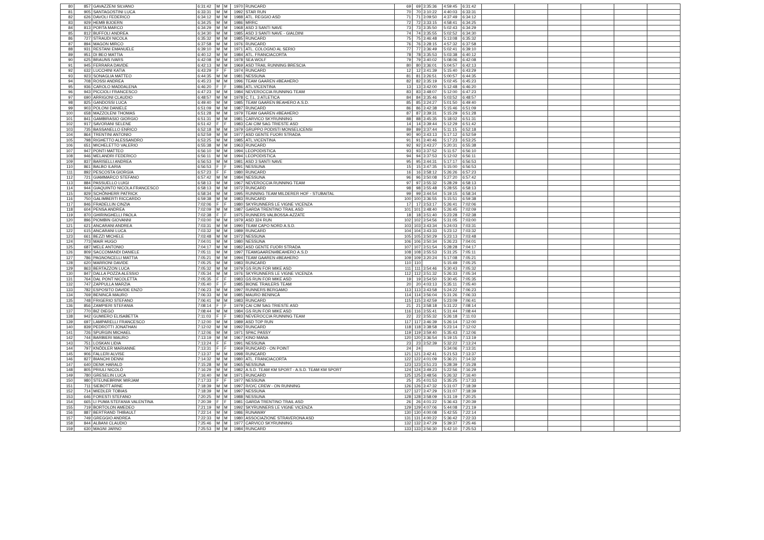| 80 | 857 | GAVAZZENI SILVANO | 6:31:42 | M | M | 1970 | RUNCARD | 69 | 69 | 3:35:36 | 4:59:45 | 6:31:42 | | | | | | |
| 81 | 905 | SANTAGOSTINI LUCA | 6:33:31 | M | M | 1992 | STAR RUN | 70 | 70 | 3:10:22 | 4:40:03 | 6:33:31 | | | | | | |
| 82 | 626 | DAVOLI FEDERICO | 6:34:12 | M | M | 1988 | ATL. REGGIO ASD | 71 | 71 | 3:09:50 | 4:37:49 | 6:34:12 | | | | | | |
| 83 | 929 | HEMB BJOERN | 6:34:25 | M | M | 1986 | MRRC | 72 | 72 | 3:33:15 | 4:58:41 | 6:34:25 | | | | | | |
| 84 | 813 | PORTA MARCO | 6:34:29 | M | M | 1968 | ASD 3 SANTI NAVE | 73 | 73 | 3:35:50 | 5:02:43 | 6:34:29 | | | | | | |
| 85 | 812 | BUFFOLI ANDREA | 6:34:30 | M | M | 1985 | ASD 3 SANTI NAVE - GIALDINI | 74 | 74 | 3:35:55 | 5:02:52 | 6:34:30 | | | | | | |
| 86 | 727 | STRAUDI NICOLA | 6:35:32 | M | M | 1985 | RUNCARD | 75 | 75 | 3:46:48 | 5:13:08 | 6:35:32 | | | | | | |
| 87 | 894 | MAGON MIRCO | 6:37:58 | M | M | 1976 | RUNCARD | 76 | 76 | 3:28:15 | 4:57:32 | 6:37:58 | | | | | | |
| 88 | 931 | RESTANI EMANUELE | 6:39:10 | M | M | 1971 | ATL. COLOGNO AL SERIO | 77 | 77 | 3:36:49 | 5:02:41 | 6:39:10 | | | | | | |
| 89 | 951 | DI BEO MATTIA | 6:40:12 | M | M | 1984 | ATL. FRANCIACORTA | 78 | 78 | 3:35:53 | 5:03:38 | 6:40:12 | | | | | | |
| 90 | 625 | BRAUNS IVARS | 6:42:08 | M | M | 1978 | SEA WOLF | 79 | 79 | 3:40:02 | 5:08:06 | 6:42:08 | | | | | | |
| 91 | 945 | FERRARA DAVIDE | 6:42:13 | M | M | 1969 | ASD TRAIL RUNNING BRESCIA | 80 | 80 | 3:36:01 | 5:04:57 | 6:42:13 | | | | | | |
| 92 | 632 | LUCCHINI KATIA | 6:43:29 | F | F | 1974 | RUNCARD | 12 | 12 | 3:41:39 | 5:15:40 | 6:43:29 | | | | | | |
| 93 | 923 | SONAGLIA MATTEO | 6:44:35 | M | M | 1981 | NESSUNA | 81 | 81 | 3:26:51 | 5:00:57 | 6:44:35 | | | | | | |
| 94 | 708 | ROSSI ANDREA | 6:45:23 | M | M | 1996 | TEAM GAAREN #BEAHERO | 82 | 82 | 3:35:19 | 5:02:45 | 6:45:23 | | | | | | |
| 95 | 936 | CAROLO MADDALENA | 6:46:20 | F | F | 1986 | ATL.VICENTINA | 13 | 13 | 3:42:00 | 5:12:48 | 6:46:20 | | | | | | |
| 96 | 943 | PICCIOLI FRANCESCO | 6:47:23 | M | M | 1984 | NEVEROCCIA RUNNING TEAM | 83 | 83 | 3:48:07 | 5:12:00 | 6:47:23 | | | | | | |
| 97 | 690 | ARRIGONI CLAUDIO | 6:48:57 | M | M | 1978 | C.T.L. 3 ATLETICA | 84 | 84 | 3:35:46 | 5:03:52 | 6:48:57 | | | | | | |
| 98 | 825 | GANDOSSI LUCA | 6:49:40 | M | M | 1985 | TEAM GAAREN BEAHERO A.S.D. | 85 | 85 | 3:24:27 | 5:01:50 | 6:49:40 | | | | | | |
| 99 | 903 | POLONI DANIELE | 6:51:09 | M | M | 1987 | RUNCARD | 86 | 86 | 3:42:38 | 5:15:46 | 6:51:09 | | | | | | |
| 100 | 658 | MAZZOLENI THOMAS | 6:51:28 | M | M | 1979 | TEAM GAAREN #BEAHERO | 87 | 87 | 3:39:31 | 5:15:29 | 6:51:28 | | | | | | |
| 101 | 841 | GAMBIRASIO GIORGIO | 6:51:31 | M | M | 1981 | CARVICO SKYRUNNING | 88 | 88 | 3:45:35 | 5:18:02 | 6:51:31 | | | | | | |
| 102 | 917 | SAVORANI SELENE | 6:51:42 | F | F | 1983 | CAI CIM SAG TRIESTE ASD | 14 | 14 | 3:39:44 | 5:12:29 | 6:51:42 | | | | | | |
| 103 | 735 | BASSANELLO ENRICO | 6:52:18 | M | M | 1979 | GRUPPO PODISTI MONSELICENSI | 89 | 89 | 3:37:44 | 5:11:15 | 6:52:18 | | | | | | |
| 104 | 864 | TRENTINI ANTONIO | 6:52:59 | M | M | 1977 | ASD GENTE FUORI STRADA | 90 | 90 | 3:43:13 | 5:17:12 | 6:52:59 | | | | | | |
| 105 | 798 | RIGHETTO ALESSANDRO | 6:53:25 | M | M | 1985 | ATL.VICENTINA | 91 | 91 | 3:40:46 | 5:17:23 | 6:53:25 | | | | | | |
| 106 | 651 | MICHELETTO VALERIO | 6:55:38 | M | M | 1963 | RUNCARD | 92 | 92 | 3:43:27 | 5:20:31 | 6:55:38 | | | | | | |
| 107 | 947 | PONTI MATTEO | 6:56:10 | M | M | 1994 | LEOPODISTICA | 93 | 93 | 3:37:52 | 5:11:57 | 6:56:10 | | | | | | |
| 108 | 946 | MELANDRI FEDERICO | 6:56:11 | M | M | 1994 | LEOPODISTICA | 94 | 94 | 3:37:53 | 5:12:02 | 6:56:11 | | | | | | |
| 109 | 837 | BARISELLI ANDREA | 6:56:53 | M | M | 1981 | ASD 3 SANTI NAVE | 95 | 95 | 3:44:31 | 5:17:17 | 6:56:53 | | | | | | |
| 110 | 861 | BALBO ILARIA | 6:56:53 | F | F | 1991 | NESSUNA | 15 | 15 | 3:47:35 | 5:15:00 | 6:56:53 | | | | | | |
| 111 | 892 | PESCOSTA GIORGIA | 6:57:23 | F | F | 1980 | RUNCARD | 16 | 16 | 3:58:12 | 5:26:26 | 6:57:23 | | | | | | |
| 112 | 721 | GIAMMARCO STEFANO | 6:57:42 | M | M | 1984 | NESSUNA | 96 | 96 | 3:50:08 | 5:27:20 | 6:57:42 | | | | | | |
| 113 | 884 | PASSUELLO LUIGI | 6:58:13 | M | M | 1967 | NEVEROCCIA RUNNING TEAM | 97 | 97 | 3:55:32 | 5:28:29 | 6:58:13 | | | | | | |
| 114 | 944 | GIAQUINTO NICOLA FRANCESCO | 6:58:13 | M | M | 1972 | RUNCARD | 98 | 98 | 3:55:48 | 5:28:55 | 6:58:13 | | | | | | |
| 115 | 829 | SCHÖNHERR PATRICK | 6:58:34 | M | M | 1995 | RUNNING TEAM MILDERER HOF - STUBAITAL | 99 | 99 | 3:44:54 | 5:19:15 | 6:58:34 | | | | | | |
| 116 | 750 | GALIMBERTI RICCARDO | 6:59:38 | M | M | 1983 | RUNCARD | 100 | 100 | 3:36:55 | 5:15:51 | 6:59:38 | | | | | | |
| 117 | 846 | FRADELLIN CINZIA | 7:02:06 | F | F | 1980 | SKYRUNNERS LE VIGNE VICENZA | 17 | 17 | 3:53:17 | 5:26:41 | 7:02:06 | | | | | | |
| 118 | 604 | PENSA ANDREA | 7:02:09 | M | M | 1987 | GARDA TRENTINO TRAIL ASD | 101 | 101 | 3:48:40 | 5:26:45 | 7:02:09 | | | | | | |
| 119 | 870 | GHIRINGHELLI PAOLA | 7:02:38 | F | F | 1975 | RUNNERS VALBOSSA-AZZATE | 18 | 18 | 3:51:40 | 5:23:28 | 7:02:38 | | | | | | |
| 120 | 896 | PIOMBIN GIOVANNI | 7:03:00 | M | M | 1979 | ASD 324 RUN | 102 | 102 | 3:54:56 | 5:31:05 | 7:03:00 | | | | | | |
| 121 | 621 | ANCARANI ANDREA | 7:03:31 | M | M | 1990 | TEAM CAPO NORD A.S.D. | 103 | 103 | 3:43:34 | 5:24:03 | 7:03:31 | | | | | | |
| 122 | 615 | ANCARANI LUCA | 7:03:32 | M | M | 1989 | RUNCARD | 104 | 104 | 3:43:33 | 5:23:12 | 7:03:32 | | | | | | |
| 123 | 661 | BEZZI MICHELE | 7:03:48 | M | M | 1972 | NESSUNA | 105 | 105 | 3:50:29 | 5:23:13 | 7:03:48 | | | | | | |
| 124 | 773 | MAIR HUGO | 7:04:01 | M | M | 1980 | NESSUNA | 106 | 106 | 3:50:34 | 5:26:23 | 7:04:01 | | | | | | |
| 125 | 687 | MELE ANTONIO | 7:04:17 | M | M | 1982 | ASD GENTE FUORI STRADA | 107 | 107 | 3:51:54 | 5:28:28 | 7:04:17 | | | | | | |
| 126 | 809 | SACCOMANDI DANIELE | 7:05:11 | M | M | 1997 | TEAMGAAREN#BEAHERO A.S.D | 108 | 108 | 3:55:53 | 5:31:25 | 7:05:11 | | | | | | |
| 127 | 786 | PAGNONCELLI MATTIA | 7:05:21 | M | M | 1994 | TEAM GAAREN #BEAHERO | 109 | 109 | 3:20:24 | 5:17:08 | 7:05:21 | | | | | | |
| 128 | 620 | MARRONI DAVIDE | 7:05:25 | M | M | 1983 | RUNCARD | 110 | 110 | | 5:15:49 | 7:05:25 | | | | | | |
| 129 | 863 | BERTAZZON LUCA | 7:05:32 | M | M | 1979 | GS RUN FOR MIKE ASD | 111 | 111 | 3:54:46 | 5:30:43 | 7:05:32 | | | | | | |
| 130 | 847 | DALLA POZZA ALESSIO | 7:05:34 | M | M | 1976 | SKYRUNNERS LE VIGNE VICENZA | 112 | 112 | 3:51:32 | 5:26:33 | 7:05:34 | | | | | | |
| 131 | 764 | DAL PONT NICOLETTA | 7:05:35 | F | F | 1983 | GS RUN FOR MIKE ASD | 19 | 19 | 3:54:50 | 5:30:45 | 7:05:35 | | | | | | |
| 132 | 747 | ZAPPULLA MARZIA | 7:05:40 | F | F | 1985 | BIONE TRAILERS TEAM | 20 | 20 | 4:03:13 | 5:35:11 | 7:05:40 | | | | | | |
| 133 | 782 | ESPOSITO DAVIDE ENZO | 7:06:23 | M | M | 1997 | RUNNERS BERGAMO | 113 | 113 | 3:43:58 | 5:24:22 | 7:06:23 | | | | | | |
| 134 | 769 | BENINCÀ MAURO | 7:06:33 | M | M | 1985 | MAURO BENINCÀ | 114 | 114 | 3:56:04 | 5:31:26 | 7:06:33 | | | | | | |
| 135 | 748 | FRIGERIO STEFANO | 7:06:41 | M | M | 1983 | RUNCARD | 115 | 115 | 3:42:59 | 5:23:09 | 7:06:41 | | | | | | |
| 136 | 856 | ZAMPIERI STEFANIA | 7:08:14 | F | F | 1979 | CAI CIM SAG TRIESTE ASD | 21 | 21 | 3:58:18 | 5:31:22 | 7:08:14 | | | | | | |
| 137 | 770 | BIZ DIEGO | 7:08:44 | M | M | 1984 | GS RUN FOR MIKE ASD | 116 | 116 | 3:55:41 | 5:31:44 | 7:08:44 | | | | | | |
| 138 | 942 | GUMIERO ELISABETTA | 7:11:03 | F | F | 1983 | NEVEROCCIA RUNNING TEAM | 22 | 22 | 3:55:32 | 5:26:18 | 7:11:03 | | | | | | |
| 139 | 697 | LAMPARELLI FRANCESCO | 7:12:00 | M | M | 1989 | ASD TOP RUN | 117 | 117 | 3:46:39 | 5:26:14 | 7:12:00 | | | | | | |
| 140 | 839 | PEDROTTI JONATHAN | 7:12:02 | M | M | 1992 | RUNCARD | 118 | 118 | 3:38:58 | 5:23:14 | 7:12:02 | | | | | | |
| 141 | 726 | SPURGIN MICHAEL | 7:12:06 | M | M | 1971 | SPAC PASSY | 119 | 119 | 3:59:40 | 5:35:43 | 7:12:06 | | | | | | |
| 142 | 744 | BARBIERI MAURO | 7:13:19 | M | M | 1967 | KINO MANA | 120 | 120 | 3:36:54 | 5:19:15 | 7:13:19 | | | | | | |
| 143 | 751 | LOSKAN LIDIA | 7:13:24 | F | F | 1991 | NESSUNA | 23 | 23 | 3:52:39 | 5:32:22 | 7:13:24 | | | | | | |
| 144 | 797 | KNÖDLER MARIANNE | 7:13:31 | F | F | 1969 | RUNCARD - ON POINT | 24 | 24 | | 5:34:06 | 7:13:31 | | | | | | |
| 145 | 906 | FALLERI ALVISE | 7:13:37 | M | M | 1998 | RUNCARD | 121 | 121 | 3:42:41 | 5:21:53 | 7:13:37 | | | | | | |
| 146 | 827 | BIANCHI DENNI | 7:14:32 | M | M | 1980 | ATL. FRANCIACORTA | 122 | 122 | 4:01:09 | 5:36:21 | 7:14:32 | | | | | | |
| 147 | 640 | DENK HARALD | 7:15:28 | M | M | 1965 | NESSUNA | 123 | 123 | 3:51:23 | 5:28:39 | 7:15:28 | | | | | | |
| 148 | 805 | PRIULI NICOLÒ | 7:16:29 | M | M | 1982 | A.S.D. TEAM KM SPORT - A.S.D. TEAM KM SPORT | 124 | 124 | 3:49:23 | 5:22:56 | 7:16:29 | | | | | | |
| 149 | 780 | GRESELIN LUCA | 7:16:40 | M | M | 1971 | RUNCARD | 125 | 125 | 3:48:56 | 5:26:32 | 7:16:40 | | | | | | |
| 150 | 980 | STEUNEBRINK MIRJAM | 7:17:33 | F | F | 1977 | NESSUNA | 25 | 25 | 4:01:53 | 5:35:25 | 7:17:33 | | | | | | |
| 151 | 711 | SIEBOTT ARNE | 7:18:39 | M | M | 1997 | R/O/C CREW - ON RUNNING | 126 | 126 | 3:47:32 | 5:31:07 | 7:18:39 | | | | | | |
| 152 | 714 | MIEDLER TOBIAS | 7:18:39 | M | M | 1997 | NESSUNA | 127 | 127 | 3:47:29 | 5:31:07 | 7:18:39 | | | | | | |
| 153 | 646 | FORESTI STEFANO | 7:20:25 | M | M | 1988 | NESSUNA | 128 | 128 | 3:58:09 | 5:31:19 | 7:20:25 | | | | | | |
| 154 | 665 | LI PUMA STEFANIA VALENTINA | 7:20:39 | F | F | 1981 | GARDA TRENTINO TRAIL ASD | 26 | 26 | 4:01:22 | 5:36:43 | 7:20:39 | | | | | | |
| 155 | 719 | BORTOLON AMEDEO | 7:21:19 | M | M | 1992 | SKYRUNNERS LE VIGNE VICENZA | 129 | 129 | 4:07:06 | 5:44:08 | 7:21:19 | | | | | | |
| 156 | 887 | BERTRAND THIBAULT | 7:22:14 | M | M | 1986 | RUNAWAY | 130 | 130 | 4:00:08 | 5:42:55 | 7:22:14 | | | | | | |
| 157 | 749 | GREGGIO ANDREA | 7:22:33 | M | M | 1980 | ASSOCIAZIONE STRAVERONA ASD | 131 | 131 | 4:00:22 | 5:36:42 | 7:22:33 | | | | | | |
| 158 | 844 | ALBANI CLAUDIO | 7:25:46 | M | M | 1977 | CARVICO SKYRUNNING | 132 | 132 | 3:47:29 | 5:39:37 | 7:25:46 | | | | | | |
| 159 | 630 | MAGNI JARNO | 7:25:53 | M | M | 1984 | RUNCARD | 133 | 133 | 3:56:30 | 5:42:10 | 7:25:53 | | | | | | |